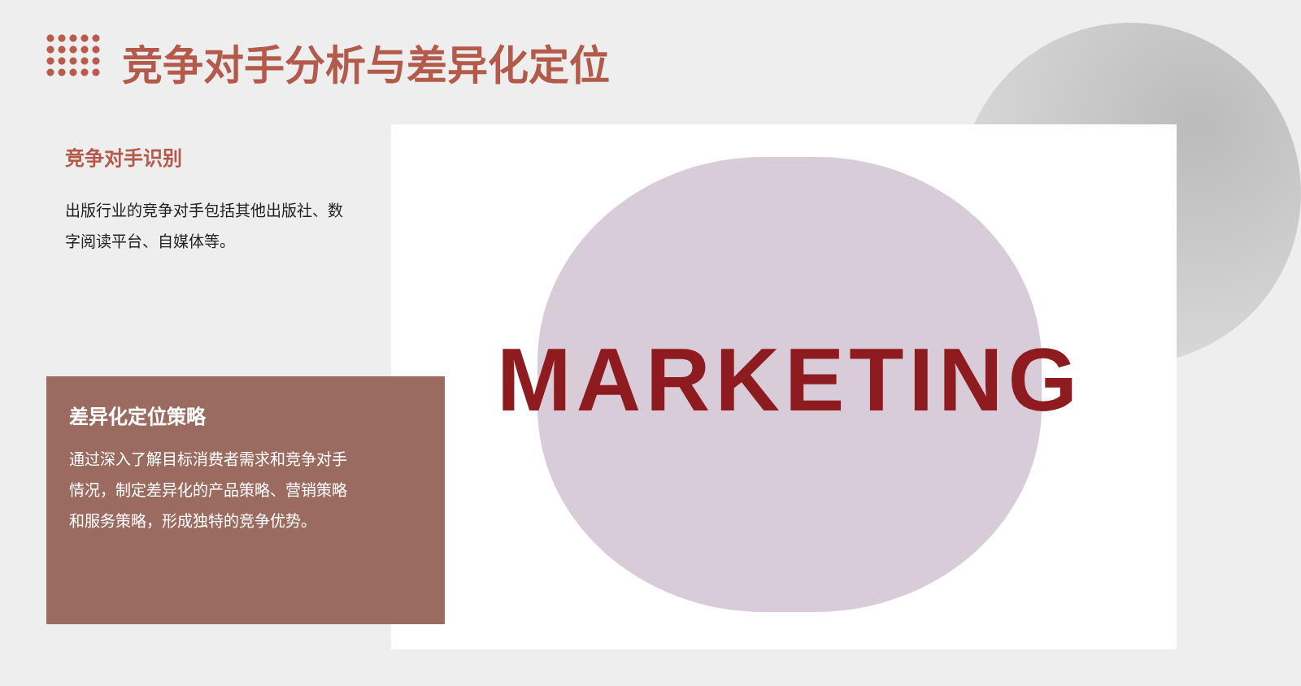竞争对手分析与差异化定位
MARKETING
竞争对手识别
出版行业的竞争对手包括其他出版社、数字阅读平台、自媒体等。
差异化定位策略
通过深入了解目标消费者需求和竞争对手情况，制定差异化的产品策略、营销策略和服务策略，形成独特的竞争优势。